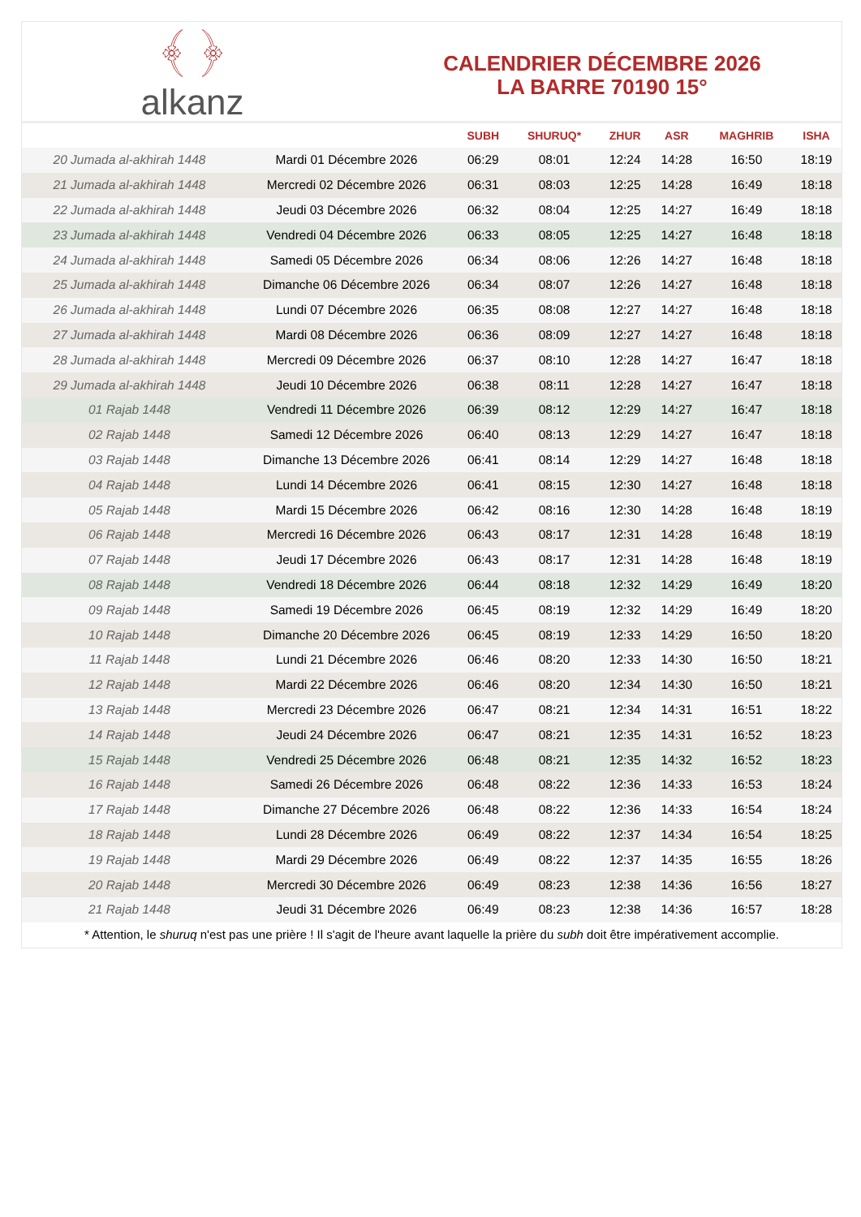﴾ ﴿
alkanz
CALENDRIER DÉCEMBRE 2026
LA BARRE 70190 15°
| | | SUBH | SHURUQ* | ZHUR | ASR | MAGHRIB | ISHA |
| --- | --- | --- | --- | --- | --- | --- | --- |
| 20 Jumada al-akhirah 1448 | Mardi 01 Décembre 2026 | 06:29 | 08:01 | 12:24 | 14:28 | 16:50 | 18:19 |
| 21 Jumada al-akhirah 1448 | Mercredi 02 Décembre 2026 | 06:31 | 08:03 | 12:25 | 14:28 | 16:49 | 18:18 |
| 22 Jumada al-akhirah 1448 | Jeudi 03 Décembre 2026 | 06:32 | 08:04 | 12:25 | 14:27 | 16:49 | 18:18 |
| 23 Jumada al-akhirah 1448 | Vendredi 04 Décembre 2026 | 06:33 | 08:05 | 12:25 | 14:27 | 16:48 | 18:18 |
| 24 Jumada al-akhirah 1448 | Samedi 05 Décembre 2026 | 06:34 | 08:06 | 12:26 | 14:27 | 16:48 | 18:18 |
| 25 Jumada al-akhirah 1448 | Dimanche 06 Décembre 2026 | 06:34 | 08:07 | 12:26 | 14:27 | 16:48 | 18:18 |
| 26 Jumada al-akhirah 1448 | Lundi 07 Décembre 2026 | 06:35 | 08:08 | 12:27 | 14:27 | 16:48 | 18:18 |
| 27 Jumada al-akhirah 1448 | Mardi 08 Décembre 2026 | 06:36 | 08:09 | 12:27 | 14:27 | 16:48 | 18:18 |
| 28 Jumada al-akhirah 1448 | Mercredi 09 Décembre 2026 | 06:37 | 08:10 | 12:28 | 14:27 | 16:47 | 18:18 |
| 29 Jumada al-akhirah 1448 | Jeudi 10 Décembre 2026 | 06:38 | 08:11 | 12:28 | 14:27 | 16:47 | 18:18 |
| 01 Rajab 1448 | Vendredi 11 Décembre 2026 | 06:39 | 08:12 | 12:29 | 14:27 | 16:47 | 18:18 |
| 02 Rajab 1448 | Samedi 12 Décembre 2026 | 06:40 | 08:13 | 12:29 | 14:27 | 16:47 | 18:18 |
| 03 Rajab 1448 | Dimanche 13 Décembre 2026 | 06:41 | 08:14 | 12:29 | 14:27 | 16:48 | 18:18 |
| 04 Rajab 1448 | Lundi 14 Décembre 2026 | 06:41 | 08:15 | 12:30 | 14:27 | 16:48 | 18:18 |
| 05 Rajab 1448 | Mardi 15 Décembre 2026 | 06:42 | 08:16 | 12:30 | 14:28 | 16:48 | 18:19 |
| 06 Rajab 1448 | Mercredi 16 Décembre 2026 | 06:43 | 08:17 | 12:31 | 14:28 | 16:48 | 18:19 |
| 07 Rajab 1448 | Jeudi 17 Décembre 2026 | 06:43 | 08:17 | 12:31 | 14:28 | 16:48 | 18:19 |
| 08 Rajab 1448 | Vendredi 18 Décembre 2026 | 06:44 | 08:18 | 12:32 | 14:29 | 16:49 | 18:20 |
| 09 Rajab 1448 | Samedi 19 Décembre 2026 | 06:45 | 08:19 | 12:32 | 14:29 | 16:49 | 18:20 |
| 10 Rajab 1448 | Dimanche 20 Décembre 2026 | 06:45 | 08:19 | 12:33 | 14:29 | 16:50 | 18:20 |
| 11 Rajab 1448 | Lundi 21 Décembre 2026 | 06:46 | 08:20 | 12:33 | 14:30 | 16:50 | 18:21 |
| 12 Rajab 1448 | Mardi 22 Décembre 2026 | 06:46 | 08:20 | 12:34 | 14:30 | 16:50 | 18:21 |
| 13 Rajab 1448 | Mercredi 23 Décembre 2026 | 06:47 | 08:21 | 12:34 | 14:31 | 16:51 | 18:22 |
| 14 Rajab 1448 | Jeudi 24 Décembre 2026 | 06:47 | 08:21 | 12:35 | 14:31 | 16:52 | 18:23 |
| 15 Rajab 1448 | Vendredi 25 Décembre 2026 | 06:48 | 08:21 | 12:35 | 14:32 | 16:52 | 18:23 |
| 16 Rajab 1448 | Samedi 26 Décembre 2026 | 06:48 | 08:22 | 12:36 | 14:33 | 16:53 | 18:24 |
| 17 Rajab 1448 | Dimanche 27 Décembre 2026 | 06:48 | 08:22 | 12:36 | 14:33 | 16:54 | 18:24 |
| 18 Rajab 1448 | Lundi 28 Décembre 2026 | 06:49 | 08:22 | 12:37 | 14:34 | 16:54 | 18:25 |
| 19 Rajab 1448 | Mardi 29 Décembre 2026 | 06:49 | 08:22 | 12:37 | 14:35 | 16:55 | 18:26 |
| 20 Rajab 1448 | Mercredi 30 Décembre 2026 | 06:49 | 08:23 | 12:38 | 14:36 | 16:56 | 18:27 |
| 21 Rajab 1448 | Jeudi 31 Décembre 2026 | 06:49 | 08:23 | 12:38 | 14:36 | 16:57 | 18:28 |
* Attention, le shuruq n'est pas une prière ! Il s'agit de l'heure avant laquelle la prière du subh doit être impérativement accomplie.